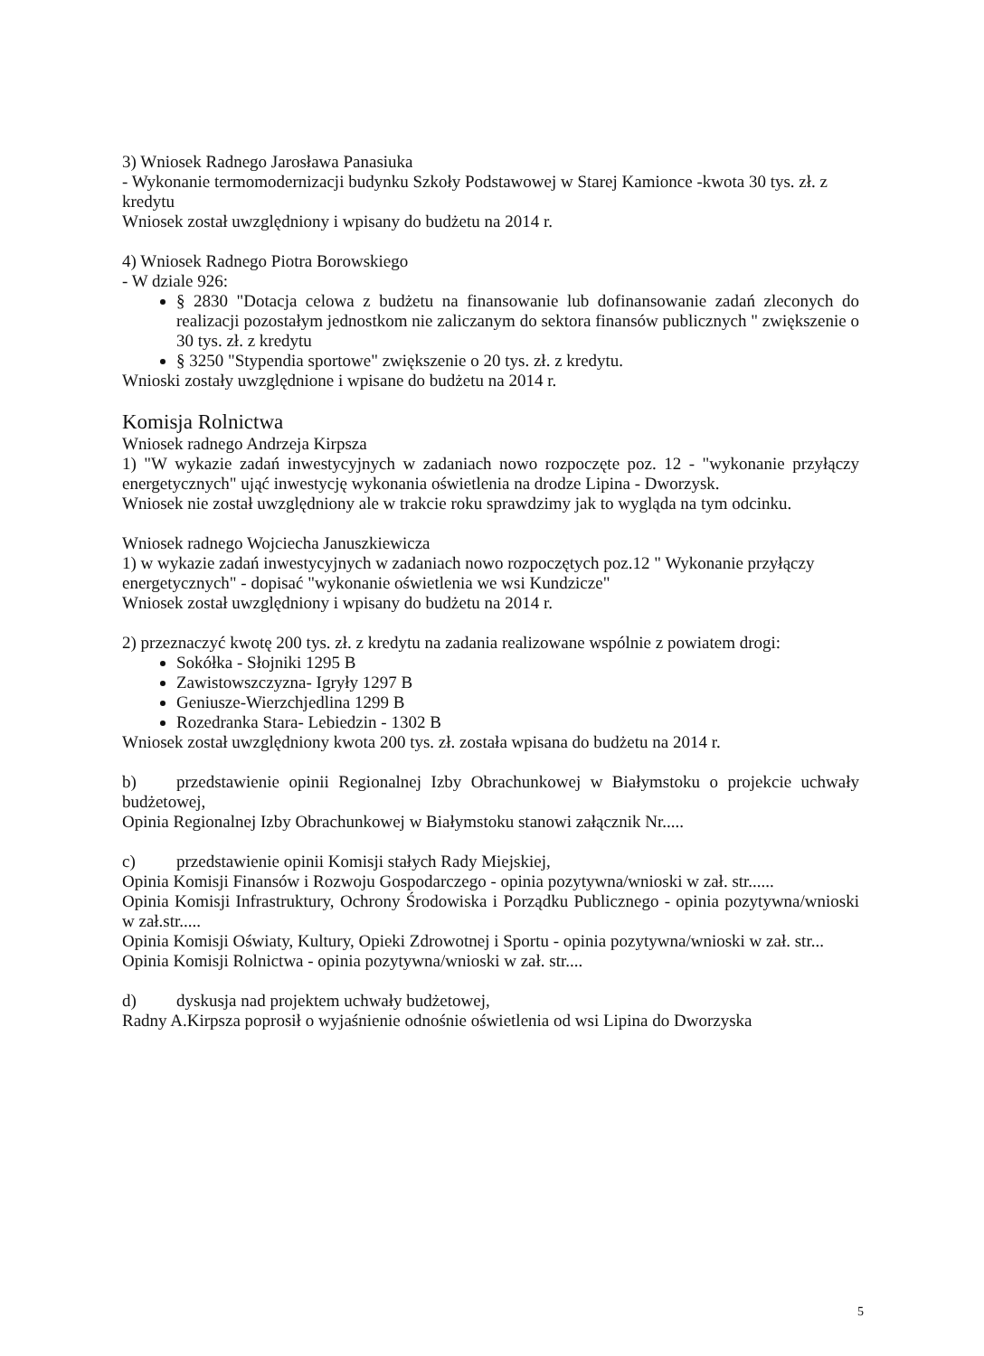3) Wniosek Radnego Jarosława Panasiuka
- Wykonanie termomodernizacji budynku Szkoły Podstawowej w Starej Kamionce -kwota 30 tys. zł. z kredytu
Wniosek został uwzględniony i wpisany do budżetu na 2014 r.
4) Wniosek Radnego Piotra Borowskiego
- W dziale 926:
§ 2830 "Dotacja celowa z budżetu na finansowanie lub dofinansowanie zadań zleconych do realizacji pozostałym jednostkom nie zaliczanym do sektora finansów publicznych " zwiększenie o 30 tys. zł. z kredytu
§ 3250 "Stypendia sportowe" zwiększenie o 20 tys. zł. z kredytu.
Wnioski zostały uwzględnione i wpisane do budżetu na 2014 r.
Komisja Rolnictwa
Wniosek radnego Andrzeja Kirpsza
1) "W wykazie zadań inwestycyjnych w zadaniach nowo rozpoczęte poz. 12 - "wykonanie przyłączy energetycznych" ująć inwestycję wykonania oświetlenia na drodze Lipina - Dworzysk.
Wniosek nie został uwzględniony ale w trakcie roku sprawdzimy jak to wygląda na tym odcinku.
Wniosek radnego Wojciecha Januszkiewicza
1) w wykazie zadań inwestycyjnych w zadaniach nowo rozpoczętych poz.12 " Wykonanie przyłączy energetycznych" - dopisać "wykonanie oświetlenia we wsi Kundzicze"
Wniosek został uwzględniony i wpisany do budżetu na 2014 r.
2) przeznaczyć kwotę 200 tys. zł. z kredytu na zadania realizowane wspólnie z powiatem drogi:
Sokółka - Słojniki 1295 B
Zawistowszczyzna- Igryły 1297 B
Geniusze-Wierzchjedlina 1299 B
Rozedranka Stara- Lebiedzin - 1302 B
Wniosek został uwzględniony kwota 200 tys. zł. została wpisana do budżetu na 2014 r.
b) przedstawienie opinii Regionalnej Izby Obrachunkowej w Białymstoku o projekcie uchwały budżetowej,
Opinia Regionalnej Izby Obrachunkowej w Białymstoku stanowi załącznik Nr.....
c) przedstawienie opinii Komisji stałych Rady Miejskiej,
Opinia Komisji Finansów i Rozwoju Gospodarczego - opinia pozytywna/wnioski w zał. str......
Opinia Komisji Infrastruktury, Ochrony Środowiska i Porządku Publicznego - opinia pozytywna/wnioski w zał.str.....
Opinia Komisji Oświaty, Kultury, Opieki Zdrowotnej i Sportu - opinia pozytywna/wnioski w zał. str...
Opinia Komisji Rolnictwa - opinia pozytywna/wnioski w zał. str....
d) dyskusja nad projektem uchwały budżetowej,
Radny A.Kirpsza poprosił o wyjaśnienie odnośnie oświetlenia od wsi Lipina do Dworzyska
5